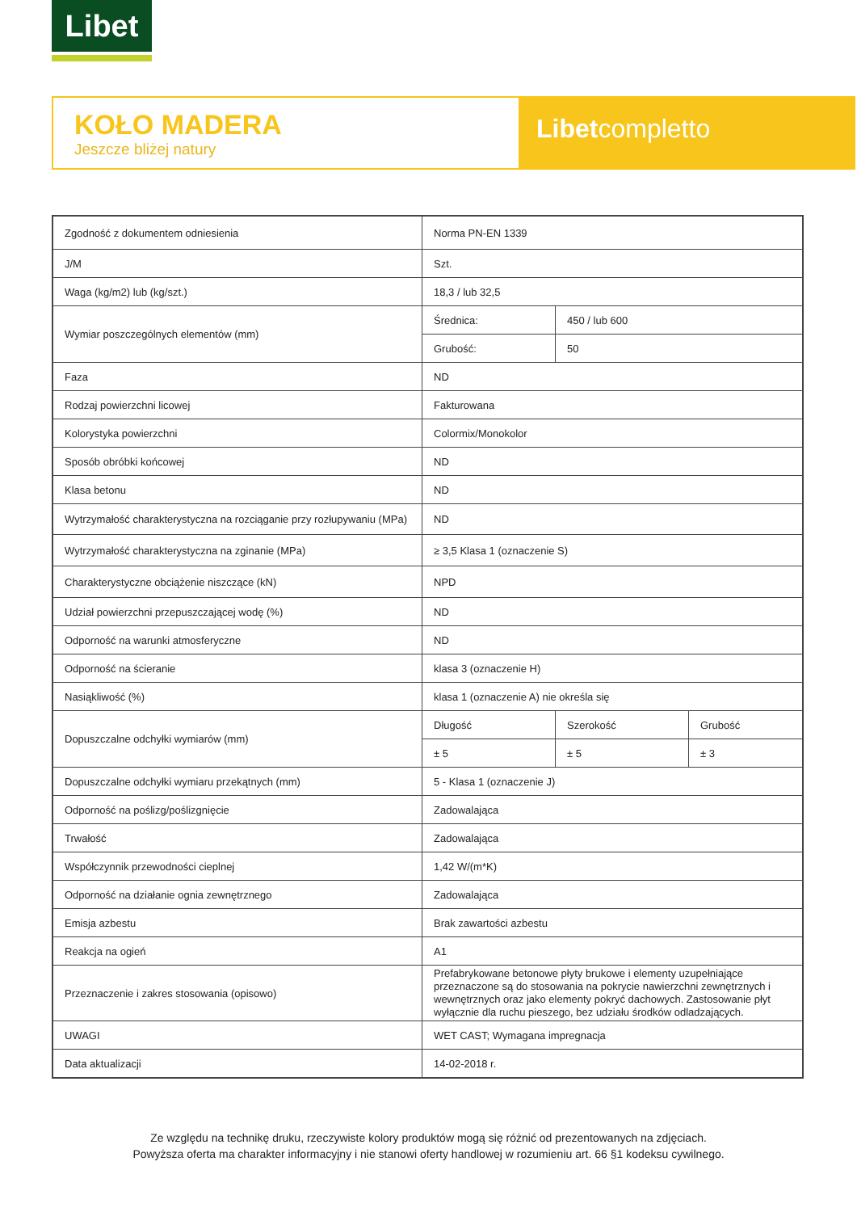Libet
KOŁO MADERA
Jeszcze bliżej natury
Libetcompletto
| Zgodność z dokumentem odniesienia | Norma PN-EN 1339 | | |
| J/M | Szt. | | |
| Waga (kg/m2) lub (kg/szt.) | 18,3 / lub 32,5 | | |
| Wymiar poszczególnych elementów (mm) | Średnica: | 450 / lub 600 | |
| | Grubość: | 50 | |
| Faza | ND | | |
| Rodzaj powierzchni licowej | Fakturowana | | |
| Kolorystyka powierzchni | Colormix/Monokolor | | |
| Sposób obróbki końcowej | ND | | |
| Klasa betonu | ND | | |
| Wytrzymałość charakterystyczna na rozciąganie przy rozłupywaniu (MPa) | ND | | |
| Wytrzymałość charakterystyczna na zginanie (MPa) | ≥ 3,5 Klasa 1 (oznaczenie S) | | |
| Charakterystyczne obciążenie niszczące (kN) | NPD | | |
| Udział powierzchni przepuszczającej wodę (%) | ND | | |
| Odporność na warunki atmosferyczne | ND | | |
| Odporność na ścieranie | klasa 3 (oznaczenie H) | | |
| Nasiąkliwość (%) | klasa 1 (oznaczenie A) nie określa się | | |
| Dopuszczalne odchyłki wymiarów (mm) | Długość | Szerokość | Grubość |
| | ± 5 | ± 5 | ± 3 |
| Dopuszczalne odchyłki wymiaru przekątnych (mm) | 5 - Klasa 1 (oznaczenie J) | | |
| Odporność na poślizg/poślizgnięcie | Zadowalająca | | |
| Trwałość | Zadowalająca | | |
| Współczynnik przewodności cieplnej | 1,42 W/(m*K) | | |
| Odporność na działanie ognia zewnętrznego | Zadowalająca | | |
| Emisja azbestu | Brak zawartości azbestu | | |
| Reakcja na ogień | A1 | | |
| Przeznaczenie i zakres stosowania (opisowo) | Prefabrykowane betonowe płyty brukowe i elementy uzupełniające przeznaczone są do stosowania na pokrycie nawierzchni zewnętrznych i wewnętrznych oraz jako elementy pokryć dachowych. Zastosowanie płyt wyłącznie dla ruchu pieszego, bez udziału środków odladzających. | | |
| UWAGI | WET CAST; Wymagana impregnacja | | |
| Data aktualizacji | 14-02-2018 r. | | |
Ze względu na technikę druku, rzeczywiste kolory produktów mogą się różnić od prezentowanych na zdjęciach.
Powyższa oferta ma charakter informacyjny i nie stanowi oferty handlowej w rozumieniu art. 66 §1 kodeksu cywilnego.